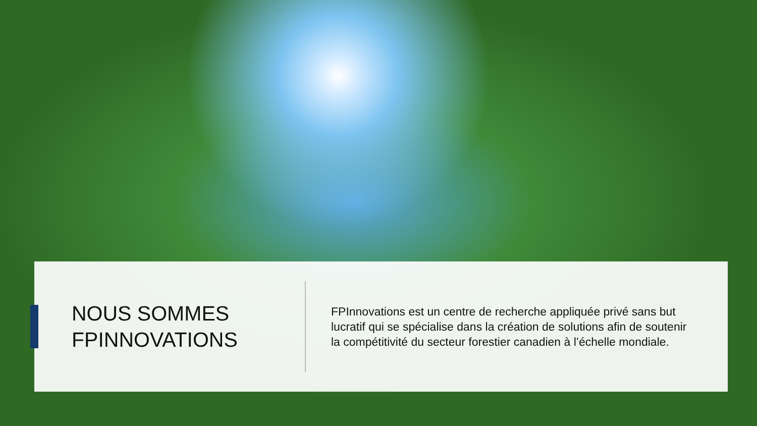NOUS SOMMES
FPINNOVATIONS
FPInnovations est un centre de recherche appliquée privé sans but lucratif qui se spécialise dans la création de solutions afin de soutenir la compétitivité du secteur forestier canadien à l’échelle mondiale.